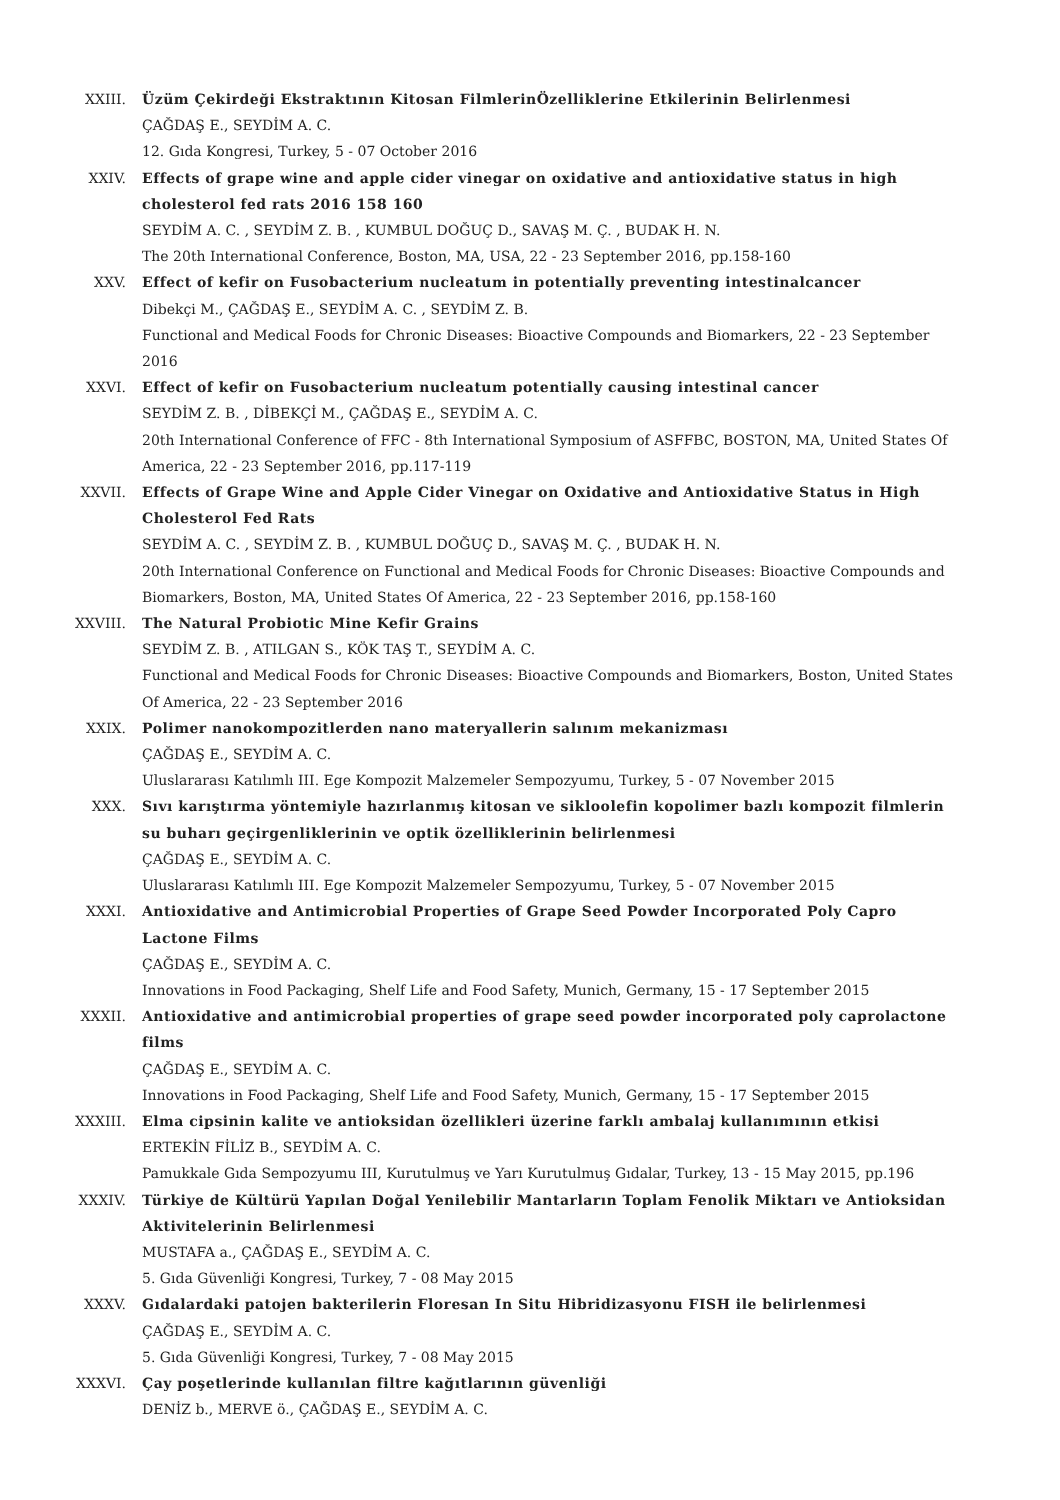XXIII. Üzüm Çekirdeği Ekstraktının Kitosan FilmlerinÖzelliklerine Etkilerinin Belirlenmesi
ÇAĞDAŞ E., SEYDİM A. C.
12. Gıda Kongresi, Turkey, 5 - 07 October 2016
XXIV. Effects of grape wine and apple cider vinegar on oxidative and antioxidative status in high cholesterol fed rats 2016 158 160
SEYDİM A. C. , SEYDİM Z. B. , KUMBUL DOĞUÇ D., SAVAŞ M. Ç. , BUDAK H. N.
The 20th International Conference, Boston, MA, USA, 22 - 23 September 2016, pp.158-160
XXV. Effect of kefir on Fusobacterium nucleatum in potentially preventing intestinalcancer
Dibekçi M., ÇAĞDAŞ E., SEYDİM A. C. , SEYDİM Z. B.
Functional and Medical Foods for Chronic Diseases: Bioactive Compounds and Biomarkers, 22 - 23 September 2016
XXVI. Effect of kefir on Fusobacterium nucleatum potentially causing intestinal cancer
SEYDİM Z. B. , DİBEKÇİ M., ÇAĞDAŞ E., SEYDİM A. C.
20th International Conference of FFC - 8th International Symposium of ASFFBC, BOSTON, MA, United States Of America, 22 - 23 September 2016, pp.117-119
XXVII. Effects of Grape Wine and Apple Cider Vinegar on Oxidative and Antioxidative Status in High Cholesterol Fed Rats
SEYDİM A. C. , SEYDİM Z. B. , KUMBUL DOĞUÇ D., SAVAŞ M. Ç. , BUDAK H. N.
20th International Conference on Functional and Medical Foods for Chronic Diseases: Bioactive Compounds and Biomarkers, Boston, MA, United States Of America, 22 - 23 September 2016, pp.158-160
XXVIII. The Natural Probiotic Mine Kefir Grains
SEYDİM Z. B. , ATILGAN S., KÖK TAŞ T., SEYDİM A. C.
Functional and Medical Foods for Chronic Diseases: Bioactive Compounds and Biomarkers, Boston, United States Of America, 22 - 23 September 2016
XXIX. Polimer nanokompozitlerden nano materyallerin salınım mekanizması
ÇAĞDAŞ E., SEYDİM A. C.
Uluslararası Katılımlı III. Ege Kompozit Malzemeler Sempozyumu, Turkey, 5 - 07 November 2015
XXX. Sıvı karıştırma yöntemiyle hazırlanmış kitosan ve sikloolefin kopolimer bazlı kompozit filmlerin su buharı geçirgenliklerinin ve optik özelliklerinin belirlenmesi
ÇAĞDAŞ E., SEYDİM A. C.
Uluslararası Katılımlı III. Ege Kompozit Malzemeler Sempozyumu, Turkey, 5 - 07 November 2015
XXXI. Antioxidative and Antimicrobial Properties of Grape Seed Powder Incorporated Poly Capro Lactone Films
ÇAĞDAŞ E., SEYDİM A. C.
Innovations in Food Packaging, Shelf Life and Food Safety, Munich, Germany, 15 - 17 September 2015
XXXII. Antioxidative and antimicrobial properties of grape seed powder incorporated poly caprolactone films
ÇAĞDAŞ E., SEYDİM A. C.
Innovations in Food Packaging, Shelf Life and Food Safety, Munich, Germany, 15 - 17 September 2015
XXXIII. Elma cipsinin kalite ve antioksidan özellikleri üzerine farklı ambalaj kullanımının etkisi
ERTEKİN FİLİZ B., SEYDİM A. C.
Pamukkale Gıda Sempozyumu III, Kurutulmuş ve Yarı Kurutulmuş Gıdalar, Turkey, 13 - 15 May 2015, pp.196
XXXIV. Türkiye de Kültürü Yapılan Doğal Yenilebilir Mantarların Toplam Fenolik Miktarı ve Antioksidan Aktivitelerinin Belirlenmesi
MUSTAFA a., ÇAĞDAŞ E., SEYDİM A. C.
5. Gıda Güvenliği Kongresi, Turkey, 7 - 08 May 2015
XXXV. Gıdalardaki patojen bakterilerin Floresan In Situ Hibridizasyonu FISH ile belirlenmesi
ÇAĞDAŞ E., SEYDİM A. C.
5. Gıda Güvenliği Kongresi, Turkey, 7 - 08 May 2015
XXXVI. Çay poşetlerinde kullanılan filtre kağıtlarının güvenliği
DENİZ b., MERVE ö., ÇAĞDAŞ E., SEYDİM A. C.